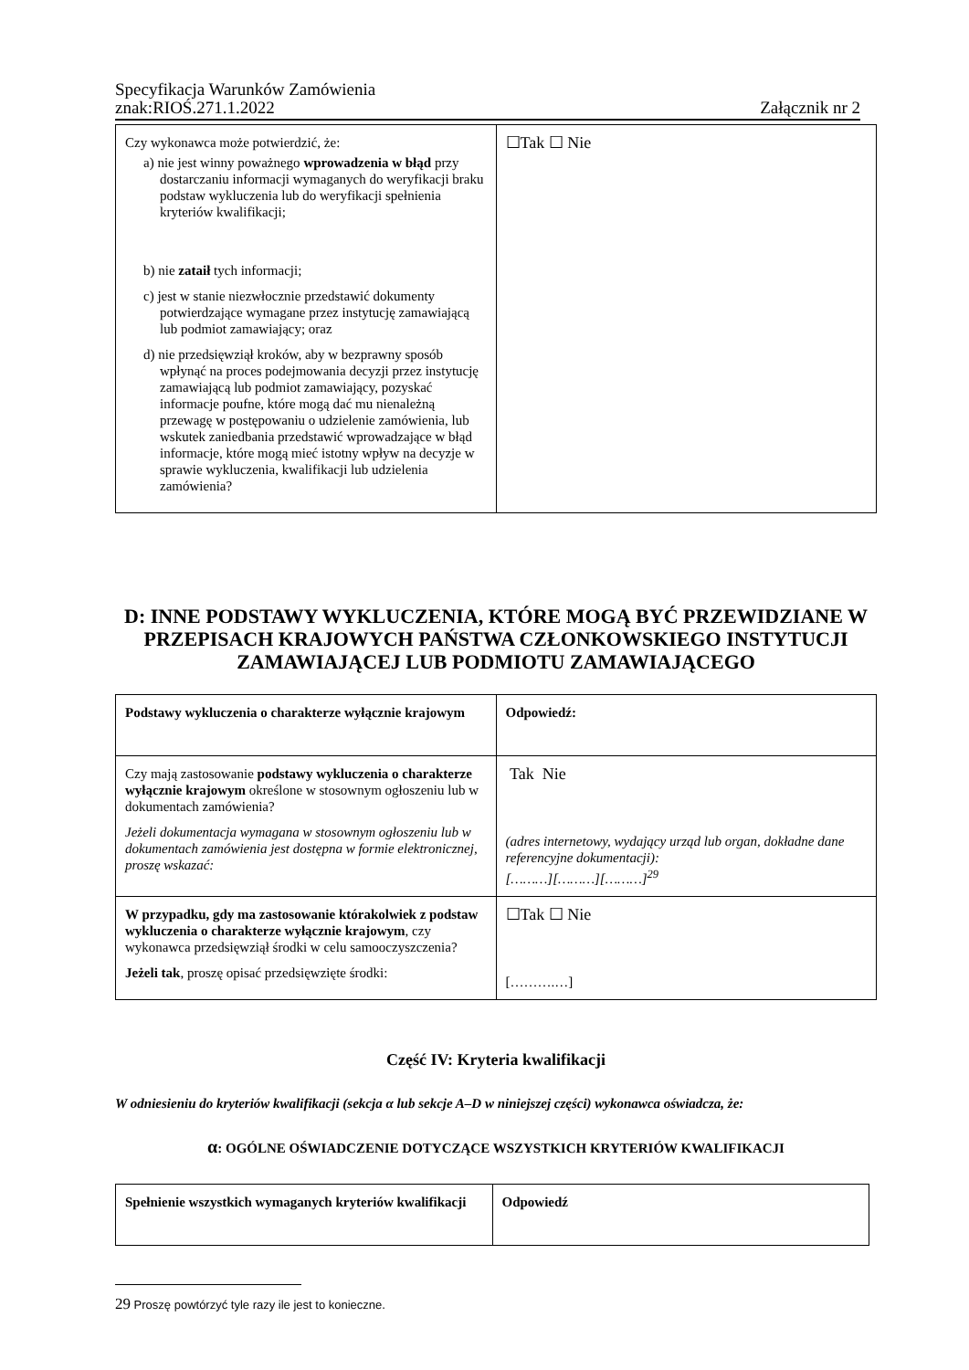Specyfikacja Warunków Zamówienia
znak:RIOŚ.271.1.2022 Załącznik nr 2
| Czy wykonawca może potwierdzić, że: a) nie jest winny poważnego wprowadzenia w błąd przy dostarczaniu informacji wymaganych do weryfikacji braku podstaw wykluczenia lub do weryfikacji spełnienia kryteriów kwalifikacji; b) nie zataił tych informacji; c) jest w stanie niezwłocznie przedstawić dokumenty potwierdzające wymagane przez instytucję zamawiającą lub podmiot zamawiający; oraz d) nie przedsięwziął kroków, aby w bezprawny sposób wpłynąć na proces podejmowania decyzji przez instytucję zamawiającą lub podmiot zamawiający, pozyskać informacje poufne, które mogą dać mu nienależną przewagę w postępowaniu o udzielenie zamówienia, lub wskutek zaniedbania przedstawić wprowadzające w błąd informacje, które mogą mieć istotny wpływ na decyzje w sprawie wykluczenia, kwalifikacji lub udzielenia zamówienia? | ☐Tak ☐ Nie |
D: INNE PODSTAWY WYKLUCZENIA, KTÓRE MOGĄ BYĆ PRZEWIDZIANE W PRZEPISACH KRAJOWYCH PAŃSTWA CZŁONKOWSKIEGO INSTYTUCJI ZAMAWIAJĄCEJ LUB PODMIOTU ZAMAWIAJĄCEGO
| Podstawy wykluczenia o charakterze wyłącznie krajowym | Odpowiedź: |
| Czy mają zastosowanie podstawy wykluczenia o charakterze wyłącznie krajowym określone w stosownym ogłoszeniu lub w dokumentach zamówienia? Jeżeli dokumentacja wymagana w stosownym ogłoszeniu lub w dokumentach zamówienia jest dostępna w formie elektronicznej, proszę wskazać: | Tak Nie (adres internetowy, wydający urząd lub organ, dokładne dane referencyjne dokumentacji): [………][………][………]<sup>29</sup> |
| W przypadku, gdy ma zastosowanie którakolwiek z podstaw wykluczenia o charakterze wyłącznie krajowym , czy wykonawca przedsięwziął środki w celu samooczyszczenia? Jeżeli tak , proszę opisać przedsięwzięte środki: | ☐Tak ☐ Nie [……….…] |
Część IV: Kryteria kwalifikacji
W odniesieniu do kryteriów kwalifikacji (sekcja α lub sekcje A–D w niniejszej części) wykonawca oświadcza, że:
α: OGÓLNE OŚWIADCZENIE DOTYCZĄCE WSZYSTKICH KRYTERIÓW KWALIFIKACJI
| Spełnienie wszystkich wymaganych kryteriów kwalifikacji | Odpowiedź |
29 Proszę powtórzyć tyle razy ile jest to konieczne.